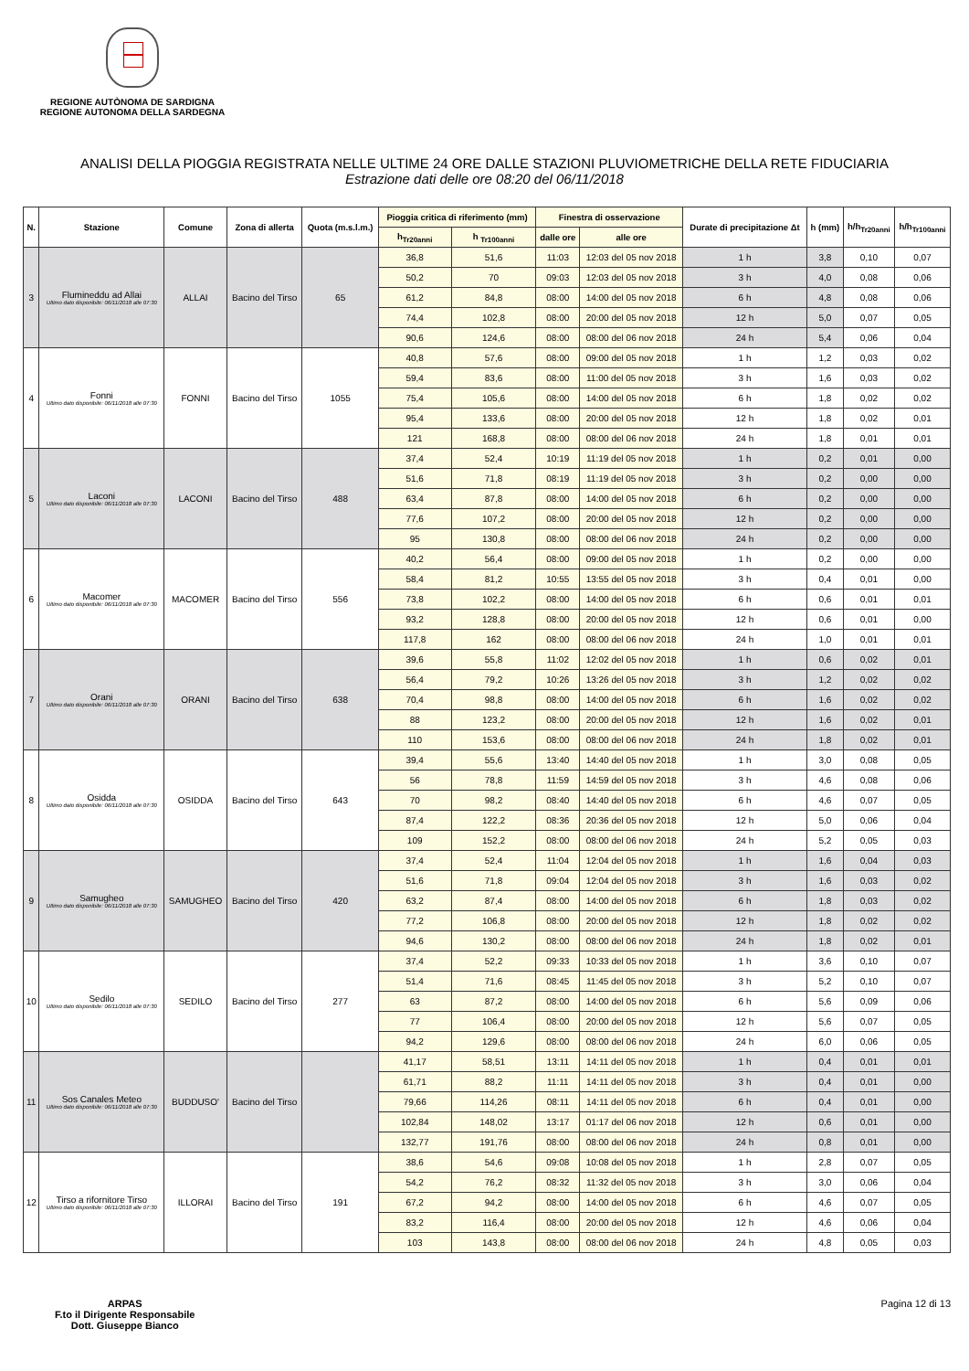REGIONE AUTÒNOMA DE SARDIGNA
REGIONE AUTONOMA DELLA SARDEGNA
ANALISI DELLA PIOGGIA REGISTRATA NELLE ULTIME 24 ORE DALLE STAZIONI PLUVIOMETRICHE DELLA RETE FIDUCIARIA
Estrazione dati delle ore 08:20 del 06/11/2018
| N. | Stazione | Comune | Zona di allerta | Quota (m.s.l.m.) | Pioggia critica di riferimento (mm) | | Finestra di osservazione | | Durate di precipitazione Δt | h (mm) | h/h<sub>Tr20anni</sub> | h/h<sub>Tr100anni</sub> |
| --- | --- | --- | --- | --- | --- | --- | --- | --- | --- | --- | --- | --- |
| | | | | | h<sub>Tr20anni</sub> | h <sub>Tr100anni</sub> | dalle ore | alle ore | | | | |
| 3 | Flumineddu ad Allai Ultimo dato disponibile: 06/11/2018 alle 07:30 | ALLAI | Bacino del Tirso | 65 | 36,8 | 51,6 | 11:03 | 12:03 del 05 nov 2018 | 1 h | 3,8 | 0,10 | 0,07 |
| | | | | | 50,2 | 70 | 09:03 | 12:03 del 05 nov 2018 | 3 h | 4,0 | 0,08 | 0,06 |
| | | | | | 61,2 | 84,8 | 08:00 | 14:00 del 05 nov 2018 | 6 h | 4,8 | 0,08 | 0,06 |
| | | | | | 74,4 | 102,8 | 08:00 | 20:00 del 05 nov 2018 | 12 h | 5,0 | 0,07 | 0,05 |
| | | | | | 90,6 | 124,6 | 08:00 | 08:00 del 06 nov 2018 | 24 h | 5,4 | 0,06 | 0,04 |
| 4 | Fonni Ultimo dato disponibile: 06/11/2018 alle 07:30 | FONNI | Bacino del Tirso | 1055 | 40,8 | 57,6 | 08:00 | 09:00 del 05 nov 2018 | 1 h | 1,2 | 0,03 | 0,02 |
| | | | | | 59,4 | 83,6 | 08:00 | 11:00 del 05 nov 2018 | 3 h | 1,6 | 0,03 | 0,02 |
| | | | | | 75,4 | 105,6 | 08:00 | 14:00 del 05 nov 2018 | 6 h | 1,8 | 0,02 | 0,02 |
| | | | | | 95,4 | 133,6 | 08:00 | 20:00 del 05 nov 2018 | 12 h | 1,8 | 0,02 | 0,01 |
| | | | | | 121 | 168,8 | 08:00 | 08:00 del 06 nov 2018 | 24 h | 1,8 | 0,01 | 0,01 |
| 5 | Laconi Ultimo dato disponibile: 06/11/2018 alle 07:30 | LACONI | Bacino del Tirso | 488 | 37,4 | 52,4 | 10:19 | 11:19 del 05 nov 2018 | 1 h | 0,2 | 0,01 | 0,00 |
| | | | | | 51,6 | 71,8 | 08:19 | 11:19 del 05 nov 2018 | 3 h | 0,2 | 0,00 | 0,00 |
| | | | | | 63,4 | 87,8 | 08:00 | 14:00 del 05 nov 2018 | 6 h | 0,2 | 0,00 | 0,00 |
| | | | | | 77,6 | 107,2 | 08:00 | 20:00 del 05 nov 2018 | 12 h | 0,2 | 0,00 | 0,00 |
| | | | | | 95 | 130,8 | 08:00 | 08:00 del 06 nov 2018 | 24 h | 0,2 | 0,00 | 0,00 |
| 6 | Macomer Ultimo dato disponibile: 06/11/2018 alle 07:30 | MACOMER | Bacino del Tirso | 556 | 40,2 | 56,4 | 08:00 | 09:00 del 05 nov 2018 | 1 h | 0,2 | 0,00 | 0,00 |
| | | | | | 58,4 | 81,2 | 10:55 | 13:55 del 05 nov 2018 | 3 h | 0,4 | 0,01 | 0,00 |
| | | | | | 73,8 | 102,2 | 08:00 | 14:00 del 05 nov 2018 | 6 h | 0,6 | 0,01 | 0,01 |
| | | | | | 93,2 | 128,8 | 08:00 | 20:00 del 05 nov 2018 | 12 h | 0,6 | 0,01 | 0,00 |
| | | | | | 117,8 | 162 | 08:00 | 08:00 del 06 nov 2018 | 24 h | 1,0 | 0,01 | 0,01 |
| 7 | Orani Ultimo dato disponibile: 06/11/2018 alle 07:30 | ORANI | Bacino del Tirso | 638 | 39,6 | 55,8 | 11:02 | 12:02 del 05 nov 2018 | 1 h | 0,6 | 0,02 | 0,01 |
| | | | | | 56,4 | 79,2 | 10:26 | 13:26 del 05 nov 2018 | 3 h | 1,2 | 0,02 | 0,02 |
| | | | | | 70,4 | 98,8 | 08:00 | 14:00 del 05 nov 2018 | 6 h | 1,6 | 0,02 | 0,02 |
| | | | | | 88 | 123,2 | 08:00 | 20:00 del 05 nov 2018 | 12 h | 1,6 | 0,02 | 0,01 |
| | | | | | 110 | 153,6 | 08:00 | 08:00 del 06 nov 2018 | 24 h | 1,8 | 0,02 | 0,01 |
| 8 | Osidda Ultimo dato disponibile: 06/11/2018 alle 07:30 | OSIDDA | Bacino del Tirso | 643 | 39,4 | 55,6 | 13:40 | 14:40 del 05 nov 2018 | 1 h | 3,0 | 0,08 | 0,05 |
| | | | | | 56 | 78,8 | 11:59 | 14:59 del 05 nov 2018 | 3 h | 4,6 | 0,08 | 0,06 |
| | | | | | 70 | 98,2 | 08:40 | 14:40 del 05 nov 2018 | 6 h | 4,6 | 0,07 | 0,05 |
| | | | | | 87,4 | 122,2 | 08:36 | 20:36 del 05 nov 2018 | 12 h | 5,0 | 0,06 | 0,04 |
| | | | | | 109 | 152,2 | 08:00 | 08:00 del 06 nov 2018 | 24 h | 5,2 | 0,05 | 0,03 |
| 9 | Samugheo Ultimo dato disponibile: 06/11/2018 alle 07:30 | SAMUGHEO | Bacino del Tirso | 420 | 37,4 | 52,4 | 11:04 | 12:04 del 05 nov 2018 | 1 h | 1,6 | 0,04 | 0,03 |
| | | | | | 51,6 | 71,8 | 09:04 | 12:04 del 05 nov 2018 | 3 h | 1,6 | 0,03 | 0,02 |
| | | | | | 63,2 | 87,4 | 08:00 | 14:00 del 05 nov 2018 | 6 h | 1,8 | 0,03 | 0,02 |
| | | | | | 77,2 | 106,8 | 08:00 | 20:00 del 05 nov 2018 | 12 h | 1,8 | 0,02 | 0,02 |
| | | | | | 94,6 | 130,2 | 08:00 | 08:00 del 06 nov 2018 | 24 h | 1,8 | 0,02 | 0,01 |
| 10 | Sedilo Ultimo dato disponibile: 06/11/2018 alle 07:30 | SEDILO | Bacino del Tirso | 277 | 37,4 | 52,2 | 09:33 | 10:33 del 05 nov 2018 | 1 h | 3,6 | 0,10 | 0,07 |
| | | | | | 51,4 | 71,6 | 08:45 | 11:45 del 05 nov 2018 | 3 h | 5,2 | 0,10 | 0,07 |
| | | | | | 63 | 87,2 | 08:00 | 14:00 del 05 nov 2018 | 6 h | 5,6 | 0,09 | 0,06 |
| | | | | | 77 | 106,4 | 08:00 | 20:00 del 05 nov 2018 | 12 h | 5,6 | 0,07 | 0,05 |
| | | | | | 94,2 | 129,6 | 08:00 | 08:00 del 06 nov 2018 | 24 h | 6,0 | 0,06 | 0,05 |
| 11 | Sos Canales Meteo Ultimo dato disponibile: 06/11/2018 alle 07:30 | BUDDUSO' | Bacino del Tirso | | 41,17 | 58,51 | 13:11 | 14:11 del 05 nov 2018 | 1 h | 0,4 | 0,01 | 0,01 |
| | | | | | 61,71 | 88,2 | 11:11 | 14:11 del 05 nov 2018 | 3 h | 0,4 | 0,01 | 0,00 |
| | | | | | 79,66 | 114,26 | 08:11 | 14:11 del 05 nov 2018 | 6 h | 0,4 | 0,01 | 0,00 |
| | | | | | 102,84 | 148,02 | 13:17 | 01:17 del 06 nov 2018 | 12 h | 0,6 | 0,01 | 0,00 |
| | | | | | 132,77 | 191,76 | 08:00 | 08:00 del 06 nov 2018 | 24 h | 0,8 | 0,01 | 0,00 |
| 12 | Tirso a rifornitore Tirso Ultimo dato disponibile: 06/11/2018 alle 07:30 | ILLORAI | Bacino del Tirso | 191 | 38,6 | 54,6 | 09:08 | 10:08 del 05 nov 2018 | 1 h | 2,8 | 0,07 | 0,05 |
| | | | | | 54,2 | 76,2 | 08:32 | 11:32 del 05 nov 2018 | 3 h | 3,0 | 0,06 | 0,04 |
| | | | | | 67,2 | 94,2 | 08:00 | 14:00 del 05 nov 2018 | 6 h | 4,6 | 0,07 | 0,05 |
| | | | | | 83,2 | 116,4 | 08:00 | 20:00 del 05 nov 2018 | 12 h | 4,6 | 0,06 | 0,04 |
| | | | | | 103 | 143,8 | 08:00 | 08:00 del 06 nov 2018 | 24 h | 4,8 | 0,05 | 0,03 |
ARPAS
F.to il Dirigente Responsabile
Dott. Giuseppe Bianco
Pagina 12 di 13